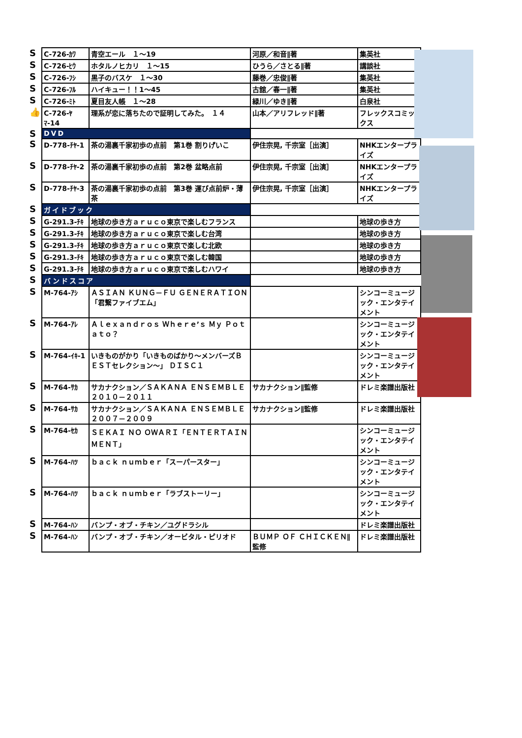| S | C-726-ｶﾜ | 青空エール １～19 | 河原／和音∥著 | 集英社 |
| S | C-726-ﾋｳ | ホタルノヒカリ １～15 | ひうら／さとる∥著 | 講談社 |
| S | C-726-ﾌｼ | 黒子のバスケ １～30 | 藤巻／忠俊∥著 | 集英社 |
| S | C-726-ﾌﾙ | ハイキュー！！1～45 | 古舘／春一∥著 | 集英社 |
| S | C-726-ﾐﾄ | 夏目友人帳 １～28 | 緑川／ゆき∥著 | 白泉社 |
| 👍 | C-726-ﾔﾏ-14 | 理系が恋に落ちたので証明してみた。 １４ | 山本／アリフレッド∥著 | フレックスコミックス |
| S | DVD | | | |
| S | D-778-ﾁﾔ-1 | 茶の湯裏千家初歩の点前 第1巻 割りげいこ | 伊住宗晃, 千宗室［出演］ | NHKエンタープライズ |
| S | D-778-ﾁﾔ-2 | 茶の湯裏千家初歩の点前 第2巻 盆略点前 | 伊住宗晃, 千宗室［出演］ | NHKエンタープライズ |
| S | D-778-ﾁﾔ-3 | 茶の湯裏千家初歩の点前 第3巻 運び点前炉・薄茶 | 伊住宗晃, 千宗室［出演］ | NHKエンタープライズ |
| S | ガイドブック | | | |
| S | G-291.3-ﾁｷ | 地球の歩き方ａｒｕｃｏ東京で楽しむフランス | | 地球の歩き方 |
| S | G-291.3-ﾁｷ | 地球の歩き方ａｒｕｃｏ東京で楽しむ台湾 | | 地球の歩き方 |
| S | G-291.3-ﾁｷ | 地球の歩き方ａｒｕｃｏ東京で楽しむ北欧 | | 地球の歩き方 |
| S | G-291.3-ﾁｷ | 地球の歩き方ａｒｕｃｏ東京で楽しむ韓国 | | 地球の歩き方 |
| S | G-291.3-ﾁｷ | 地球の歩き方ａｒｕｃｏ東京で楽しむハワイ | | 地球の歩き方 |
| S | バンドスコア | | | |
| S | M-764-ｱｼ | ＡＳＩＡＮ ＫＵＮＧ－ＦＵ ＧＥＮＥＲＡＴＩＯＮ「君繋ファイブエム」 | | シンコーミュージック・エンタテイメント |
| S | M-764-ｱﾚ | Ａｌｅｘａｎｄｒｏｓ Ｗｈｅｒｅ’ｓ Ｍｙ Ｐｏｔａｔｏ？ | | シンコーミュージック・エンタテイメント |
| S | M-764-ｲｷ-1 | いきものがかり「いきものばかり～メンバーズＢＥＳＴセレクション～」 ＤＩＳＣ１ | | シンコーミュージック・エンタテイメント |
| S | M-764-ｻｶ | サカナクション／ＳＡＫＡＮＡ ＥＮＳＥＭＢＬＥ ２０１０－２０１１ | サカナクション∥監修 | ドレミ楽譜出版社 |
| S | M-764-ｻｶ | サカナクション／ＳＡＫＡＮＡ ＥＮＳＥＭＢＬＥ ２００７－２００９ | サカナクション∥監修 | ドレミ楽譜出版社 |
| S | M-764-ｾｶ | ＳＥＫＡＩ ＮＯ ＯＷＡＲＩ「ＥＮＴＥＲＴＡＩＮＭＥＮＴ」 | | シンコーミュージック・エンタテイメント |
| S | M-764-ﾊﾂ | ｂａｃｋ ｎｕｍｂｅｒ「スーパースター」 | | シンコーミュージック・エンタテイメント |
| S | M-764-ﾊﾂ | ｂａｃｋ ｎｕｍｂｅｒ「ラブストーリー」 | | シンコーミュージック・エンタテイメント |
| S | M-764-ﾊﾝ | バンプ・オブ・チキン／ユグドラシル | | ドレミ楽譜出版社 |
| S | M-764-ﾊﾝ | バンプ・オブ・チキン／オービタル・ピリオド | ＢＵＭＰ ＯＦ ＣＨＩＣＫＥＮ∥監修 | ドレミ楽譜出版社 |